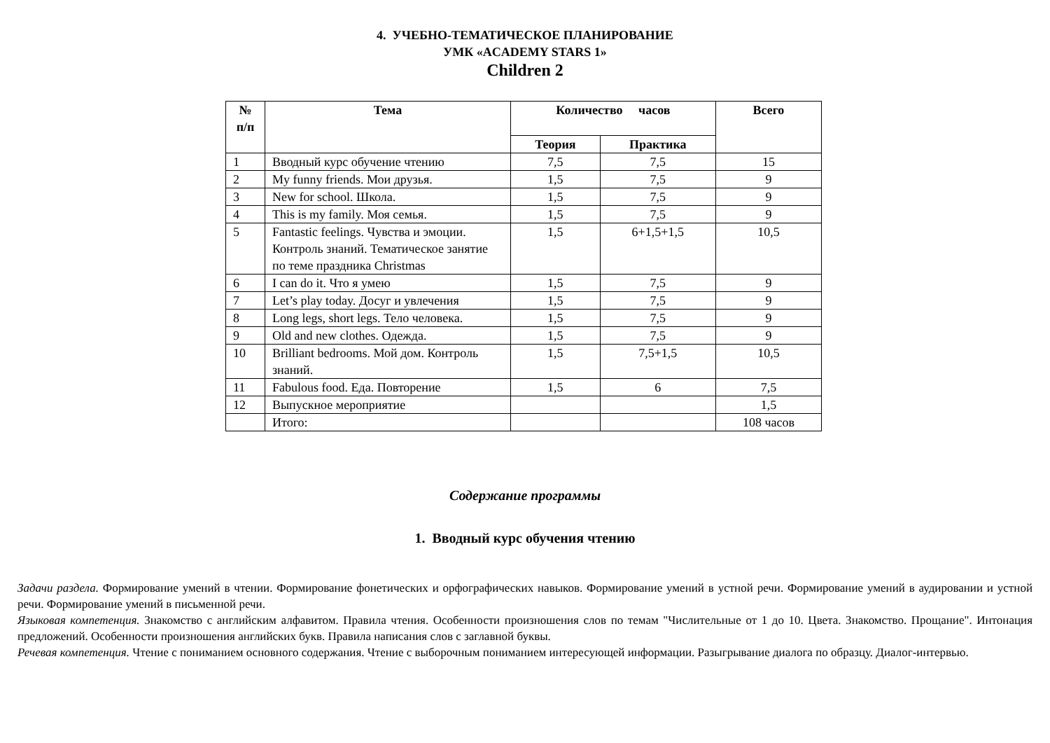4. УЧЕБНО-ТЕМАТИЧЕСКОЕ ПЛАНИРОВАНИЕ
УМК «ACADEMY STARS 1»
Children 2
| № п/п | Тема | Количество часов | | Всего |
| --- | --- | --- | --- | --- |
| | | Теория | Практика | |
| 1 | Вводный курс обучение чтению | 7,5 | 7,5 | 15 |
| 2 | My funny friends. Мои друзья. | 1,5 | 7,5 | 9 |
| 3 | New for school. Школа. | 1,5 | 7,5 | 9 |
| 4 | This is my family. Моя семья. | 1,5 | 7,5 | 9 |
| 5 | Fantastic feelings. Чувства и эмоции. Контроль знаний. Тематическое занятие по теме праздника Christmas | 1,5 | 6+1,5+1,5 | 10,5 |
| 6 | I can do it. Что я умею | 1,5 | 7,5 | 9 |
| 7 | Let’s play today. Досуг и увлечения | 1,5 | 7,5 | 9 |
| 8 | Long legs, short legs. Тело человека. | 1,5 | 7,5 | 9 |
| 9 | Old and new clothes. Одежда. | 1,5 | 7,5 | 9 |
| 10 | Brilliant bedrooms. Мой дом. Контроль знаний. | 1,5 | 7,5+1,5 | 10,5 |
| 11 | Fabulous food. Еда. Повторение | 1,5 | 6 | 7,5 |
| 12 | Выпускное мероприятие | | | 1,5 |
| | Итого: | | | 108 часов |
Содержание программы
1. Вводный курс обучения чтению
Задачи раздела. Формирование умений в чтении. Формирование фонетических и орфографических навыков. Формирование умений в устной речи. Формирование умений в аудировании и устной речи. Формирование умений в письменной речи.
Языковая компетенция. Знакомство с английским алфавитом. Правила чтения. Особенности произношения слов по темам "Числительные от 1 до 10. Цвета. Знакомство. Прощание". Интонация предложений. Особенности произношения английских букв. Правила написания слов с заглавной буквы.
Речевая компетенция. Чтение с пониманием основного содержания. Чтение с выборочным пониманием интересующей информации. Разыгрывание диалога по образцу. Диалог-интервью.